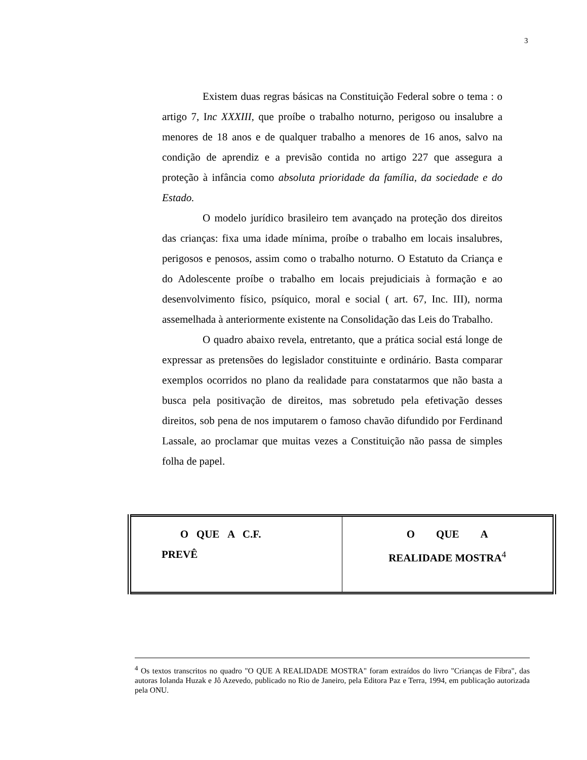3
Existem duas regras básicas na Constituição Federal sobre o tema : o artigo 7, Inc XXXIII, que proíbe o trabalho noturno, perigoso ou insalubre a menores de 18 anos e de qualquer trabalho a menores de 16 anos, salvo na condição de aprendiz e a previsão contida no artigo 227 que assegura a proteção à infância como absoluta prioridade da família, da sociedade e do Estado.
O modelo jurídico brasileiro tem avançado na proteção dos direitos das crianças: fixa uma idade mínima, proíbe o trabalho em locais insalubres, perigosos e penosos, assim como o trabalho noturno. O Estatuto da Criança e do Adolescente proíbe o trabalho em locais prejudiciais à formação e ao desenvolvimento físico, psíquico, moral e social ( art. 67, Inc. III), norma assemelhada à anteriormente existente na Consolidação das Leis do Trabalho.
O quadro abaixo revela, entretanto, que a prática social está longe de expressar as pretensões do legislador constituinte e ordinário. Basta comparar exemplos ocorridos no plano da realidade para constatarmos que não basta a busca pela positivação de direitos, mas sobretudo pela efetivação desses direitos, sob pena de nos imputarem o famoso chavão difundido por Ferdinand Lassale, ao proclamar que muitas vezes a Constituição não passa de simples folha de papel.
| O QUE A C.F. PREVÊ | O QUE A REALIDADE MOSTRA<sup>4</sup> |
| --- | --- |
<sup>4</sup> Os textos transcritos no quadro "O QUE A REALIDADE MOSTRA" foram extraídos do livro "Crianças de Fibra", das autoras Iolanda Huzak e Jô Azevedo, publicado no Rio de Janeiro, pela Editora Paz e Terra, 1994, em publicação autorizada pela ONU.